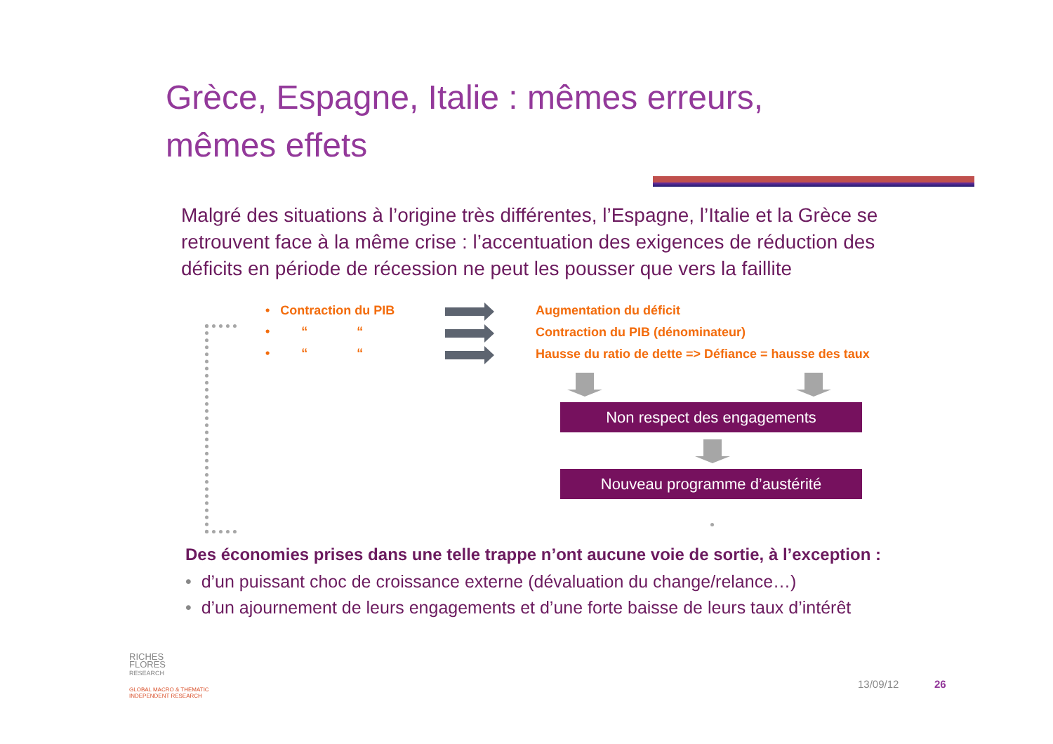Grèce, Espagne, Italie : mêmes erreurs,
mêmes effets
Malgré des situations à l’origine très différentes, l’Espagne, l’Italie et la Grèce se retrouvent face à la même crise : l’accentuation des exigences de réduction des déficits en période de récession ne peut les pousser que vers la faillite
• Contraction du PIB
• “ “
• “ “
Augmentation du déficit
Contraction du PIB (dénominateur)
Hausse du ratio de dette => Défiance = hausse des taux
Non respect des engagements
Nouveau programme d’austérité
Des économies prises dans une telle trappe n’ont aucune voie de sortie, à l’exception :
• d’un puissant choc de croissance externe (dévaluation du change/relance…)
• d’un ajournement de leurs engagements et d’une forte baisse de leurs taux d’intérêt
RICHES
FLORES
RESEARCH
GLOBAL MACRO & THEMATIC
INDEPENDENT RESEARCH
13/09/12 26